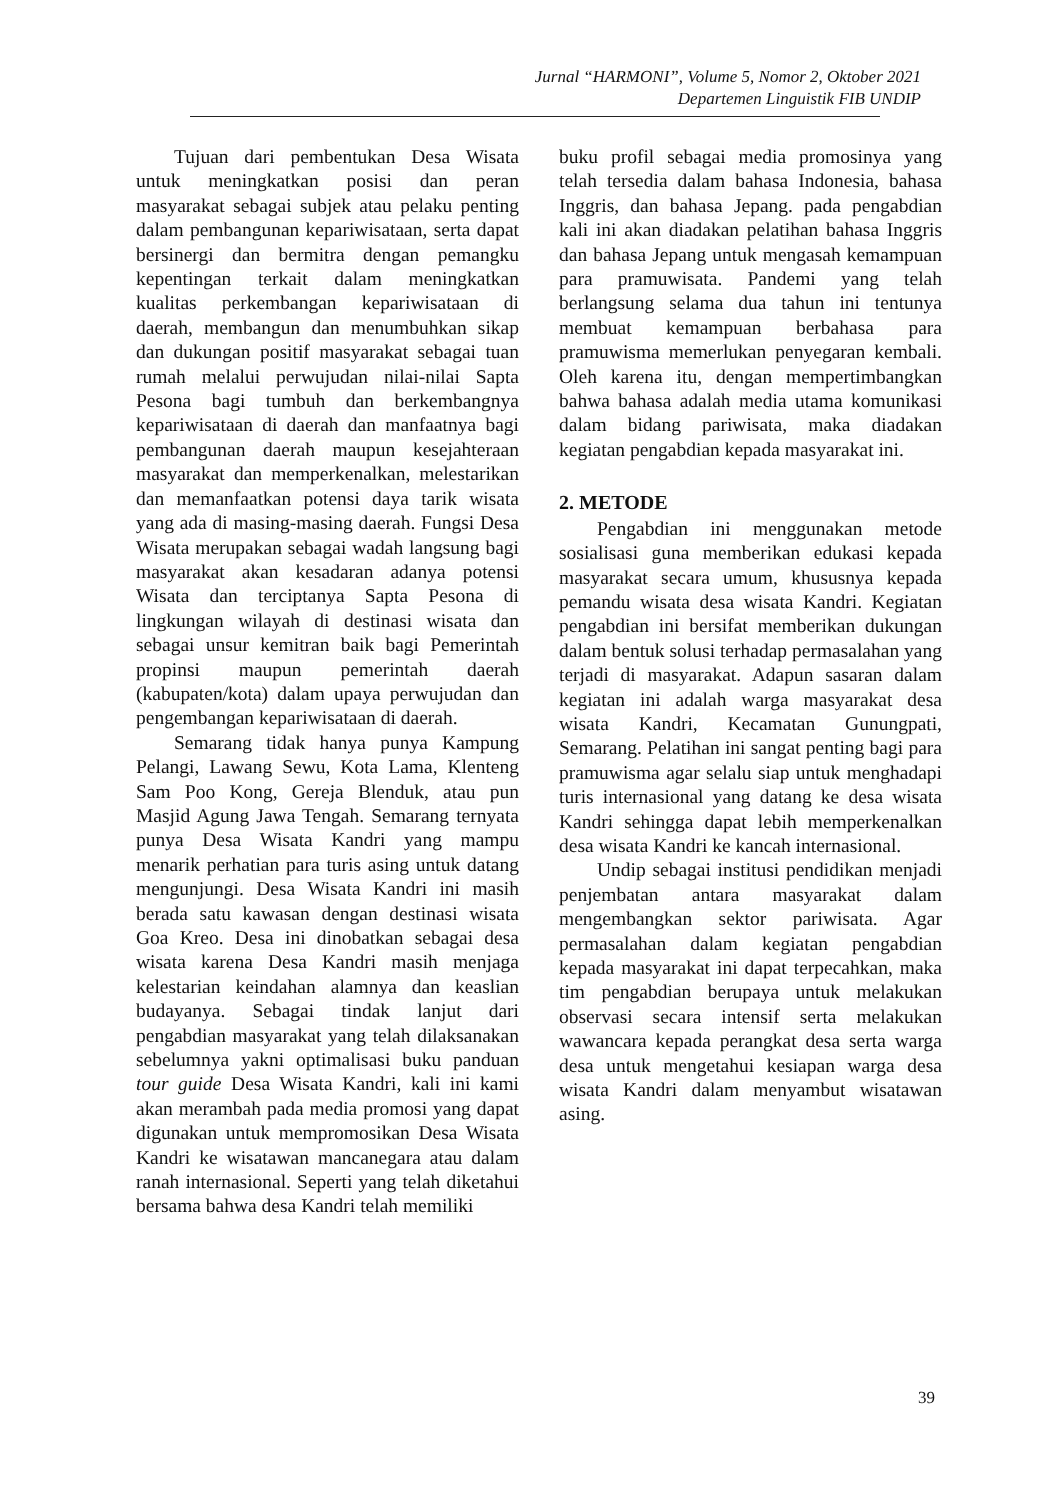Jurnal “HARMONI”, Volume 5, Nomor 2, Oktober 2021
Departemen Linguistik FIB UNDIP
Tujuan dari pembentukan Desa Wisata untuk meningkatkan posisi dan peran masyarakat sebagai subjek atau pelaku penting dalam pembangunan kepariwisataan, serta dapat bersinergi dan bermitra dengan pemangku kepentingan terkait dalam meningkatkan kualitas perkembangan kepariwisataan di daerah, membangun dan menumbuhkan sikap dan dukungan positif masyarakat sebagai tuan rumah melalui perwujudan nilai-nilai Sapta Pesona bagi tumbuh dan berkembangnya kepariwisataan di daerah dan manfaatnya bagi pembangunan daerah maupun kesejahteraan masyarakat dan memperkenalkan, melestarikan dan memanfaatkan potensi daya tarik wisata yang ada di masing-masing daerah. Fungsi Desa Wisata merupakan sebagai wadah langsung bagi masyarakat akan kesadaran adanya potensi Wisata dan terciptanya Sapta Pesona di lingkungan wilayah di destinasi wisata dan sebagai unsur kemitran baik bagi Pemerintah propinsi maupun pemerintah daerah (kabupaten/kota) dalam upaya perwujudan dan pengembangan kepariwisataan di daerah.
Semarang tidak hanya punya Kampung Pelangi, Lawang Sewu, Kota Lama, Klenteng Sam Poo Kong, Gereja Blenduk, atau pun Masjid Agung Jawa Tengah. Semarang ternyata punya Desa Wisata Kandri yang mampu menarik perhatian para turis asing untuk datang mengunjungi. Desa Wisata Kandri ini masih berada satu kawasan dengan destinasi wisata Goa Kreo. Desa ini dinobatkan sebagai desa wisata karena Desa Kandri masih menjaga kelestarian keindahan alamnya dan keaslian budayanya. Sebagai tindak lanjut dari pengabdian masyarakat yang telah dilaksanakan sebelumnya yakni optimalisasi buku panduan tour guide Desa Wisata Kandri, kali ini kami akan merambah pada media promosi yang dapat digunakan untuk mempromosikan Desa Wisata Kandri ke wisatawan mancanegara atau dalam ranah internasional. Seperti yang telah diketahui bersama bahwa desa Kandri telah memiliki
buku profil sebagai media promosinya yang telah tersedia dalam bahasa Indonesia, bahasa Inggris, dan bahasa Jepang. pada pengabdian kali ini akan diadakan pelatihan bahasa Inggris dan bahasa Jepang untuk mengasah kemampuan para pramuwisata. Pandemi yang telah berlangsung selama dua tahun ini tentunya membuat kemampuan berbahasa para pramuwisma memerlukan penyegaran kembali. Oleh karena itu, dengan mempertimbangkan bahwa bahasa adalah media utama komunikasi dalam bidang pariwisata, maka diadakan kegiatan pengabdian kepada masyarakat ini.
2. METODE
Pengabdian ini menggunakan metode sosialisasi guna memberikan edukasi kepada masyarakat secara umum, khususnya kepada pemandu wisata desa wisata Kandri. Kegiatan pengabdian ini bersifat memberikan dukungan dalam bentuk solusi terhadap permasalahan yang terjadi di masyarakat. Adapun sasaran dalam kegiatan ini adalah warga masyarakat desa wisata Kandri, Kecamatan Gunungpati, Semarang. Pelatihan ini sangat penting bagi para pramuwisma agar selalu siap untuk menghadapi turis internasional yang datang ke desa wisata Kandri sehingga dapat lebih memperkenalkan desa wisata Kandri ke kancah internasional.
Undip sebagai institusi pendidikan menjadi penjembatan antara masyarakat dalam mengembangkan sektor pariwisata. Agar permasalahan dalam kegiatan pengabdian kepada masyarakat ini dapat terpecahkan, maka tim pengabdian berupaya untuk melakukan observasi secara intensif serta melakukan wawancara kepada perangkat desa serta warga desa untuk mengetahui kesiapan warga desa wisata Kandri dalam menyambut wisatawan asing.
39